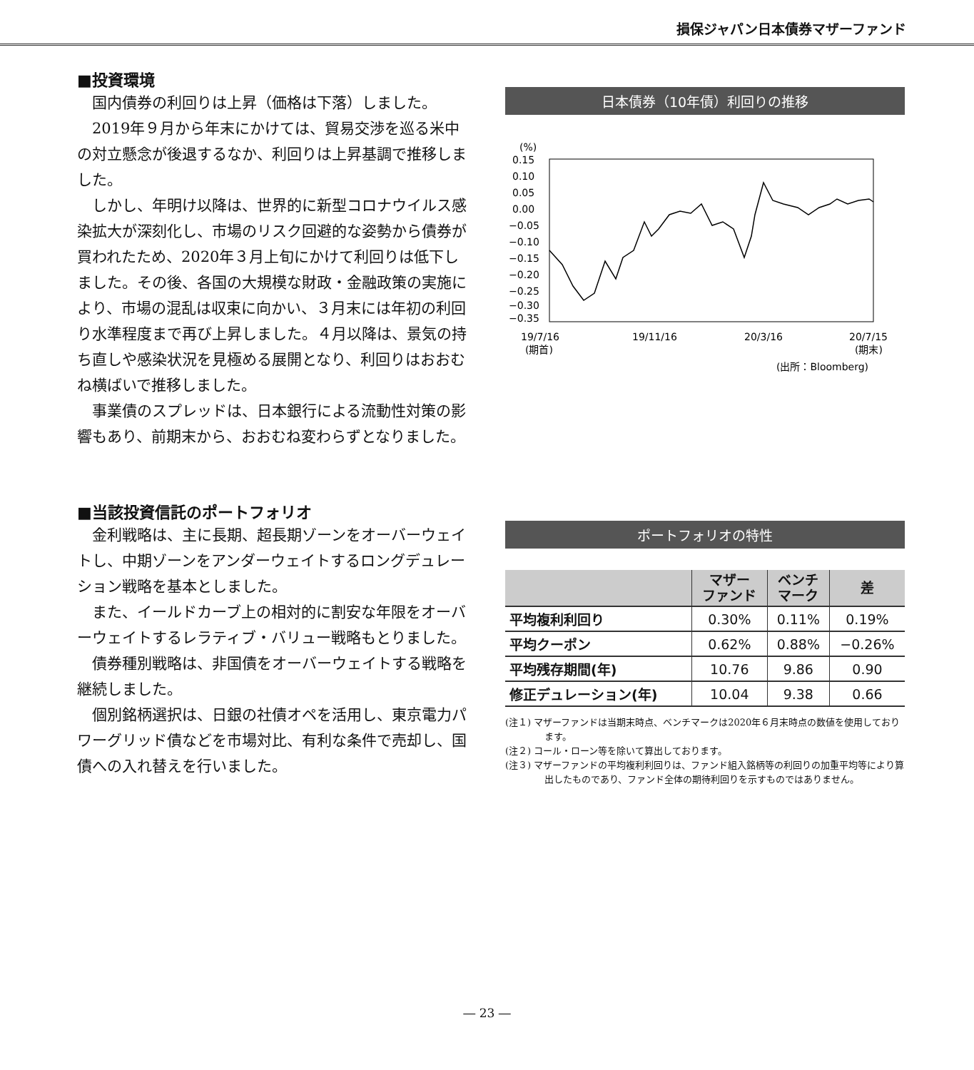損保ジャパン日本債券マザーファンド
■投資環境
国内債券の利回りは上昇（価格は下落）しました。
2019年９月から年末にかけては、貿易交渉を巡る米中の対立懸念が後退するなか、利回りは上昇基調で推移しました。
しかし、年明け以降は、世界的に新型コロナウイルス感染拡大が深刻化し、市場のリスク回避的な姿勢から債券が買われたため、2020年３月上旬にかけて利回りは低下しました。その後、各国の大規模な財政・金融政策の実施により、市場の混乱は収束に向かい、３月末には年初の利回り水準程度まで再び上昇しました。４月以降は、景気の持ち直しや感染状況を見極める展開となり、利回りはおおむね横ばいで推移しました。
事業債のスプレッドは、日本銀行による流動性対策の影響もあり、前期末から、おおむね変わらずとなりました。
日本債券（10年債）利回りの推移
(%)
0.15
0.10
0.05
0.00
−0.05
−0.10
−0.15
−0.20
−0.25
−0.30
−0.35
19/7/16
(期首)
19/11/16
20/3/16
20/7/15
(期末)
(出所：Bloomberg)
■当該投資信託のポートフォリオ
金利戦略は、主に長期、超長期ゾーンをオーバーウェイトし、中期ゾーンをアンダーウェイトするロングデュレーション戦略を基本としました。
また、イールドカーブ上の相対的に割安な年限をオーバーウェイトするレラティブ・バリュー戦略もとりました。
債券種別戦略は、非国債をオーバーウェイトする戦略を継続しました。
個別銘柄選択は、日銀の社債オペを活用し、東京電力パワーグリッド債などを市場対比、有利な条件で売却し、国債への入れ替えを行いました。
ポートフォリオの特性
| | マザー ファンド | ベンチ マーク | 差 |
| --- | --- | --- | --- |
| 平均複利利回り | 0.30% | 0.11% | 0.19% |
| 平均クーポン | 0.62% | 0.88% | −0.26% |
| 平均残存期間(年) | 10.76 | 9.86 | 0.90 |
| 修正デュレーション(年) | 10.04 | 9.38 | 0.66 |
(注１) マザーファンドは当期末時点、ベンチマークは2020年６月末時点の数値を使用しております。
(注２) コール・ローン等を除いて算出しております。
(注３) マザーファンドの平均複利利回りは、ファンド組入銘柄等の利回りの加重平均等により算出したものであり、ファンド全体の期待利回りを示すものではありません。
― 23 ―